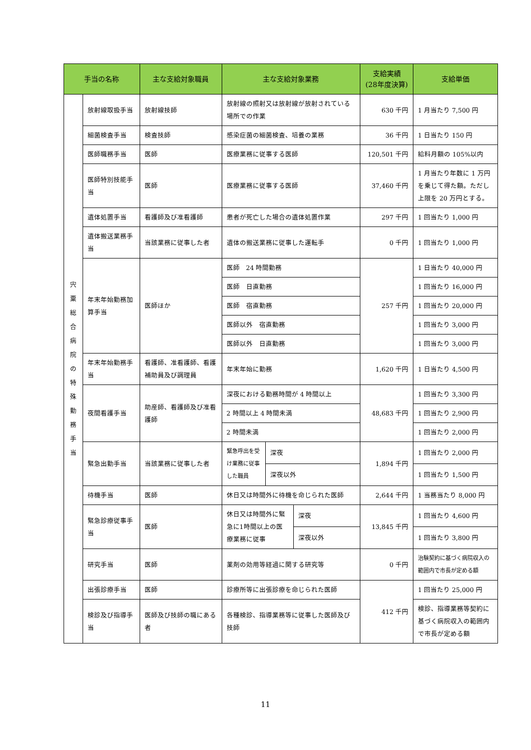| 手当の名称 | | 主な支給対象職員 | 主な支給対象業務 | | | 支給実績 (28年度決算) | 支給単価 |
| --- | --- | --- | --- | --- | --- | --- | --- |
| 宍 粟 総 合 病 院 の 特 殊 勤 務 手 当 | 放射線取扱手当 | 放射線技師 | 放射線の照射又は放射線が放射されている場所での作業 | | | 630 千円 | 1 月当たり 7,500 円 |
| | 細菌検査手当 | 検査技師 | 感染症菌の細菌検査、培養の業務 | | | 36 千円 | 1 日当たり 150 円 |
| | 医師職務手当 | 医師 | 医療業務に従事する医師 | | | 120,501 千円 | 給料月額の 105%以内 |
| | 医師特別技能手当 | 医師 | 医療業務に従事する医師 | | | 37,460 千円 | 1 月当たり年数に 1 万円を乗じて得た額。ただし上限を 20 万円とする。 |
| | 遺体処置手当 | 看護師及び准看護師 | 患者が死亡した場合の遺体処置作業 | | | 297 千円 | 1 回当たり 1,000 円 |
| | 遺体搬送業務手当 | 当該業務に従事した者 | 遺体の搬送業務に従事した運転手 | | | 0 千円 | 1 回当たり 1,000 円 |
| | 年末年始勤務加算手当 | 医師ほか | 医師 24 時間勤務 | | | 257 千円 | 1 日当たり 40,000 円 |
| | | | 医師 日直勤務 | | | | 1 回当たり 16,000 円 |
| | | | 医師 宿直勤務 | | | | 1 回当たり 20,000 円 |
| | | | 医師以外 宿直勤務 | | | | 1 回当たり 3,000 円 |
| | | | 医師以外 日直勤務 | | | | 1 回当たり 3,000 円 |
| | 年末年始勤務手当 | 看護師、准看護師、看護補助員及び調理員 | 年末年始に勤務 | | | 1,620 千円 | 1 日当たり 4,500 円 |
| | 夜間看護手当 | 助産師、看護師及び准看護師 | 深夜における勤務時間が 4 時間以上 | | | 48,683 千円 | 1 回当たり 3,300 円 |
| | | | 2 時間以上 4 時間未満 | | | | 1 回当たり 2,900 円 |
| | | | 2 時間未満 | | | | 1 回当たり 2,000 円 |
| | 緊急出勤手当 | 当該業務に従事した者 | 緊急呼出を受け業務に従事した職員 | 深夜 | | 1,894 千円 | 1 回当たり 2,000 円 |
| | | | | 深夜以外 | | | 1 回当たり 1,500 円 |
| | 待機手当 | 医師 | 休日又は時間外に待機を命じられた医師 | | | 2,644 千円 | 1 当務当たり 8,000 円 |
| | 緊急診療従事手当 | 医師 | 休日又は時間外に緊急に1時間以上の医療業務に従事 | | 深夜 | 13,845 千円 | 1 回当たり 4,600 円 |
| | | | | | 深夜以外 | | 1 回当たり 3,800 円 |
| | 研究手当 | 医師 | 薬剤の効用等経過に関する研究等 | | | 0 千円 | 治験契約に基づく病院収入の範囲内で市長が定める額 |
| | 出張診療手当 | 医師 | 診療所等に出張診療を命じられた医師 | | | 412 千円 | 1 回当たり 25,000 円 |
| | 検診及び指導手当 | 医師及び技師の職にある者 | 各種検診、指導業務等に従事した医師及び技師 | | | | 検診、指導業務等契約に基づく病院収入の範囲内で市長が定める額 |
11